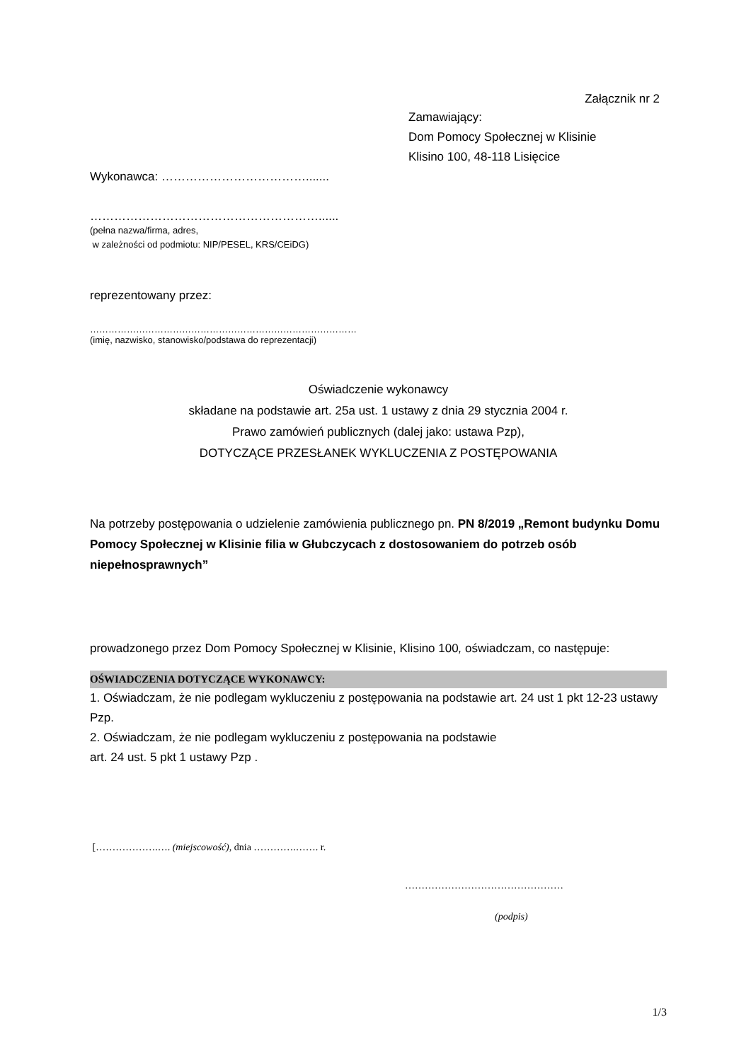Załącznik nr 2
Zamawiający:
Dom Pomocy Społecznej w Klisinie
Klisino 100, 48-118 Lisięcice
Wykonawca: ……………………………….......
…………………………………………………......
(pełna nazwa/firma, adres,
w zależności od podmiotu: NIP/PESEL, KRS/CEiDG)
reprezentowany przez:
……………………………………………………………………………
(imię, nazwisko, stanowisko/podstawa do reprezentacji)
Oświadczenie wykonawcy
składane na podstawie art. 25a ust. 1 ustawy z dnia 29 stycznia 2004 r.
Prawo zamówień publicznych (dalej jako: ustawa Pzp),
DOTYCZĄCE PRZESŁANEK WYKLUCZENIA Z POSTĘPOWANIA
Na potrzeby postępowania o udzielenie zamówienia publicznego pn. PN 8/2019 „Remont budynku Domu Pomocy Społecznej w Klisinie filia w Głubczycach z dostosowaniem do potrzeb osób niepełnosprawnych”
prowadzonego przez Dom Pomocy Społecznej w Klisinie, Klisino 100, oświadczam, co następuje:
OŚWIADCZENIA DOTYCZĄCE WYKONAWCY:
1. Oświadczam, że nie podlegam wykluczeniu z postępowania na podstawie art. 24 ust 1 pkt 12-23 ustawy Pzp.
2. Oświadczam, że nie podlegam wykluczeniu z postępowania na podstawie
art. 24 ust. 5 pkt 1 ustawy Pzp .
[……………….…. (miejscowość), dnia ………….……. r.
…………………………………………
(podpis)
1/3